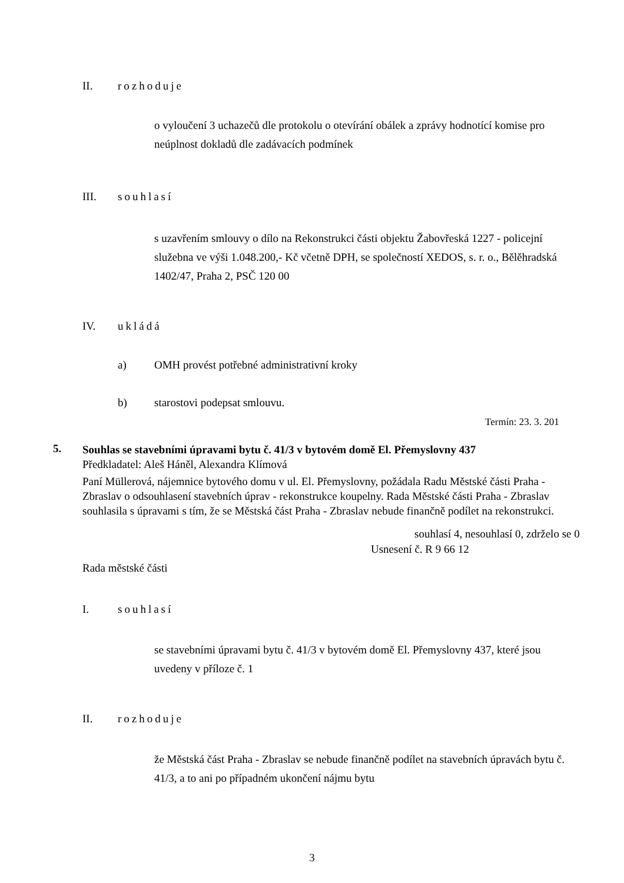II. rozhoduje
o vyloučení 3 uchazečů dle protokolu o otevírání obálek a zprávy hodnotící komise pro neúplnost dokladů dle zadávacích podmínek
III. souhlasí
s uzavřením smlouvy o dílo na Rekonstrukci části objektu Žabovřeská 1227 - policejní služebna ve výši 1.048.200,- Kč včetně DPH, se společností XEDOS, s. r. o., Bělěhradská 1402/47, Praha 2, PSČ 120 00
IV. ukládá
a) OMH provést potřebné administrativní kroky
b) starostovi podepsat smlouvu.
Termín: 23. 3. 201
5.
Souhlas se stavebními úpravami bytu č. 41/3 v bytovém domě El. Přemyslovny 437
Předkladatel: Aleš Háněl, Alexandra Klímová
Paní Müllerová, nájemnice bytového domu v ul. El. Přemyslovny, požádala Radu Městské části Praha - Zbraslav o odsouhlasení stavebních úprav - rekonstrukce koupelny. Rada Městské části Praha - Zbraslav souhlasila s úpravami s tím, že se Městská část Praha - Zbraslav nebude finančně podílet na rekonstrukci.
souhlasí 4, nesouhlasí 0, zdrželo se 0
Usnesení č. R 9 66 12
Rada městské části
I. souhlasí
se stavebními úpravami bytu č. 41/3 v bytovém domě El. Přemyslovny 437, které jsou uvedeny v příloze č. 1
II. rozhoduje
že Městská část Praha - Zbraslav se nebude finančně podílet na stavebních úpravách bytu č. 41/3, a to ani po případném ukončení nájmu bytu
3